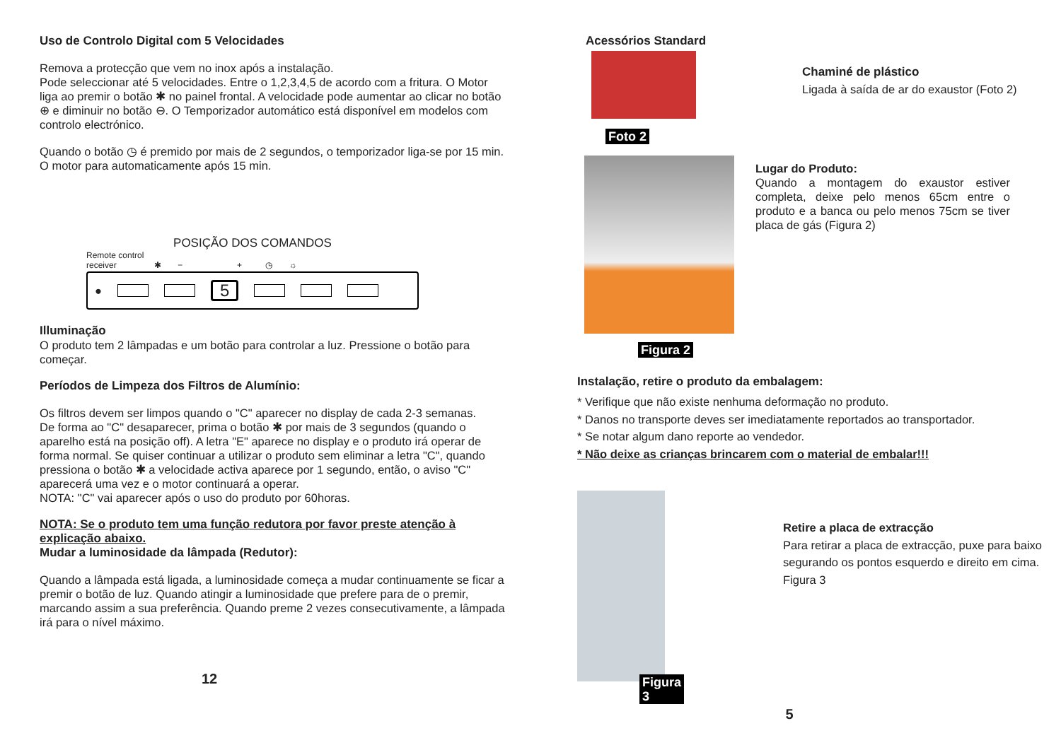Uso de Controlo Digital com 5 Velocidades
Remova a protecção que vem no inox após a instalação.
Pode seleccionar até 5 velocidades. Entre o 1,2,3,4,5 de acordo com a fritura. O Motor liga ao premir o botão ✱ no painel frontal. A velocidade pode aumentar ao clicar no botão ⊕ e diminuir no botão ⊖. O Temporizador automático está disponível em modelos com controlo electrónico.
Quando o botão ◷ é premido por mais de 2 segundos, o temporizador liga-se por 15 min. O motor para automaticamente após 15 min.
POSIÇÃO DOS COMANDOS
Remote control
receiver ✱ − + ◷ ☼
● 5
Illuminação
O produto tem 2 lâmpadas e um botão para controlar a luz. Pressione o botão para começar.
Períodos de Limpeza dos Filtros de Alumínio:
Os filtros devem ser limpos quando o "C" aparecer no display de cada 2-3 semanas.
De forma ao "C" desaparecer, prima o botão ✱ por mais de 3 segundos (quando o aparelho está na posição off). A letra "E" aparece no display e o produto irá operar de forma normal. Se quiser continuar a utilizar o produto sem eliminar a letra "C", quando pressiona o botão ✱ a velocidade activa aparece por 1 segundo, então, o aviso "C" aparecerá uma vez e o motor continuará a operar.
NOTA: "C" vai aparecer após o uso do produto por 60horas.
NOTA: Se o produto tem uma função redutora por favor preste atenção à explicação abaixo.
Mudar a luminosidade da lâmpada (Redutor):
Quando a lâmpada está ligada, a luminosidade começa a mudar continuamente se ficar a premir o botão de luz. Quando atingir a luminosidade que prefere para de o premir, marcando assim a sua preferência. Quando preme 2 vezes consecutivamente, a lâmpada irá para o nível máximo.
12
Acessórios Standard
Foto 2
Chaminé de plástico
Ligada à saída de ar do exaustor (Foto 2)
Figura 2
Lugar do Produto:
Quando a montagem do exaustor estiver completa, deixe pelo menos 65cm entre o produto e a banca ou pelo menos 75cm se tiver placa de gás (Figura 2)
Instalação, retire o produto da embalagem:
* Verifique que não existe nenhuma deformação no produto.
* Danos no transporte deves ser imediatamente reportados ao transportador.
* Se notar algum dano reporte ao vendedor.
* Não deixe as crianças brincarem com o material de embalar!!!
Figura 3
Retire a placa de extracção
Para retirar a placa de extracção, puxe para baixo segurando os pontos esquerdo e direito em cima. Figura 3
5